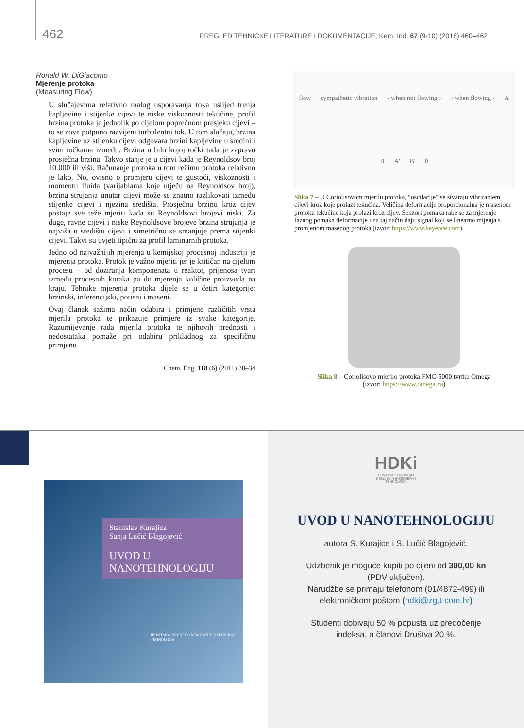462 PREGLED TEHNIČKE LITERATURE I DOKUMENTACIJE, Kem. Ind. 67 (9-10) (2018) 460–462
Ronald W. DiGiacomo
Mjerenje protoka
(Measuring Flow)
U slučajevima relativno malog usporavanja toka uslijed trenja kapljevine i stijenke cijevi te niske viskoznosti tekućine, profil brzina protoka je jednolik po cijelom poprečnom presjeku cijevi – to se zove potpuno razvijeni turbulentni tok. U tom slučaju, brzina kapljevine uz stijenku cijevi odgovara brzini kapljevine u sredini i svim točkama između. Brzina u bilo kojoj točki tada je zapravo prosječna brzina. Takvo stanje je u cijevi kada je Reynoldsov broj 10 000 ili viši. Računanje protoka u tom režimu protoka relativno je lako. No, ovisno o promjeru cijevi te gustoći, viskoznosti i momentu fluida (varijablama koje utječu na Reynoldsov broj), brzina strujanja unutar cijevi može se znatno razlikovati između stijenke cijevi i njezina središta. Prosječnu brzinu kroz cijev postaje sve teže mjeriti kada su Reynoldsovi brojevi niski. Za duge, ravne cijevi i niske Reynoldsove brojeve brzina strujanja je najviša u središtu cijevi i simetrično se smanjuje prema stijenki cijevi. Takvi su uvjeti tipični za profil laminarnih protoka.
Jedno od najvažnijih mjerenja u kemijskoj procesnoj industriji je mjerenja protoka. Protok je važno mjeriti jer je kritičan na cijelom procesu – od doziranja komponenata u reaktor, prijenosa tvari između procesnih koraka pa do mjerenja količine proizvoda na kraju. Tehnike mjerenja protoka dijele se u četiri kategorije: brzinski, inferencijski, potisni i maseni.
Ovaj članak sažima način odabira i primjene različitih vrsta mjerila protoka te prikazuje primjere iz svake kategorije. Razumijevanje rada mjerila protoka te njihovih prednosti i nedostataka pomaže pri odabiru prikladnog za specifičnu primjenu.
Chem. Eng. 118 (6) (2011) 30–34
flow sympathetic vibration ‹ when not flowing › ‹ when flowing › A B A' B' θ
Slika 7 – U Coriolisovom mjerilu protoka, “oscilacije” se stvaraju vibriranjem cijevi kroz koje prolazi tekućina. Veličina deformacije proporcionalna je masenom protoku tekućine koja prolazi kroz cijev. Senzori pomaka rabe se za mjerenje faznog pomaka deformacije i na taj način daju signal koji se linearno mijenja s promjenom masenog protoka (izvor: https://www.keyence.com).
Slika 8 – Coriolisovo mjerilo protoka FMC-5000 tvrtke Omega
(izvor: https://www.omega.ca)
Stanislav Kurajica
Sanja Lučić Blagojević
UVOD U
NANOTEHNOLOGIJU
HRVATSKO DRUŠTVO KEMIJSKIH INŽENJERA I TEHNOLOGA
HDKi
HRVATSKO DRUŠTVO
KEMIJSKIH INŽENJERA I
TEHNOLOGA
UVOD U NANOTEHNOLOGIJU
autora S. Kurajice i S. Lučić Blagojević.
Udžbenik je moguće kupiti po cijeni od 300,00 kn
(PDV uključen).
Narudžbe se primaju telefonom (01/4872-499) ili
elektroničkom poštom (hdki@zg.t-com.hr)
Studenti dobivaju 50 % popusta uz predočenje
indeksa, a članovi Društva 20 %.